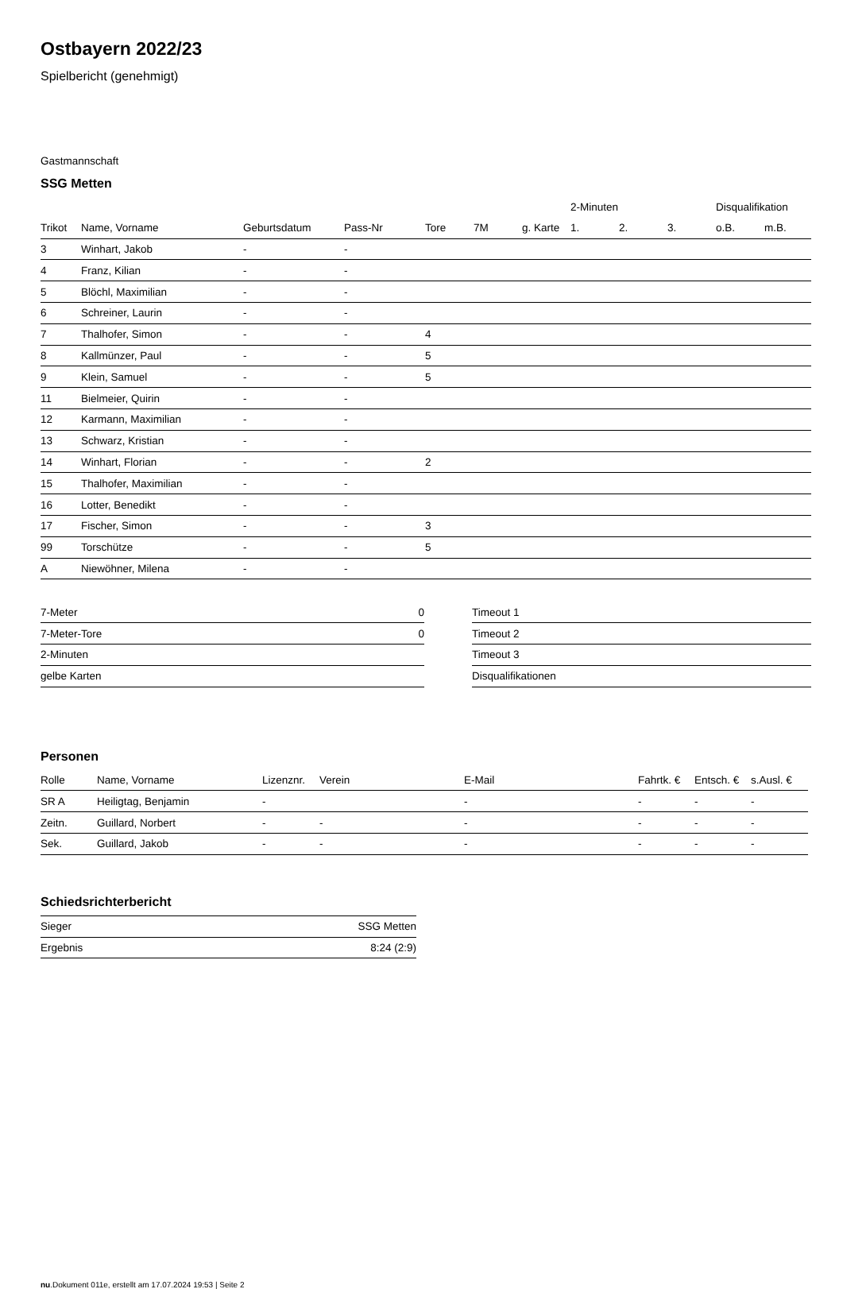Ostbayern 2022/23
Spielbericht (genehmigt)
Gastmannschaft
SSG Metten
| | | | | | | | 2-Minuten | | | Disqualifikation | |
| --- | --- | --- | --- | --- | --- | --- | --- | --- | --- | --- | --- |
| Trikot | Name, Vorname | Geburtsdatum | Pass-Nr | Tore | 7M | g. Karte | 1. | 2. | 3. | o.B. | m.B. |
| 3 | Winhart, Jakob | - | - | | | | | | | | |
| 4 | Franz, Kilian | - | - | | | | | | | | |
| 5 | Blöchl, Maximilian | - | - | | | | | | | | |
| 6 | Schreiner, Laurin | - | - | | | | | | | | |
| 7 | Thalhofer, Simon | - | - | 4 | | | | | | | |
| 8 | Kallmünzer, Paul | - | - | 5 | | | | | | | |
| 9 | Klein, Samuel | - | - | 5 | | | | | | | |
| 11 | Bielmeier, Quirin | - | - | | | | | | | | |
| 12 | Karmann, Maximilian | - | - | | | | | | | | |
| 13 | Schwarz, Kristian | - | - | | | | | | | | |
| 14 | Winhart, Florian | - | - | 2 | | | | | | | |
| 15 | Thalhofer, Maximilian | - | - | | | | | | | | |
| 16 | Lotter, Benedikt | - | - | | | | | | | | |
| 17 | Fischer, Simon | - | - | 3 | | | | | | | |
| 99 | Torschütze | - | - | 5 | | | | | | | |
| A | Niewöhner, Milena | - | - | | | | | | | | |
| 7-Meter | 0 |
| 7-Meter-Tore | 0 |
| 2-Minuten | |
| gelbe Karten | |
| Timeout 1 |
| Timeout 2 |
| Timeout 3 |
| Disqualifikationen |
Personen
| Rolle | Name, Vorname | Lizenznr. | Verein | E-Mail | Fahrtk. € | Entsch. € | s.Ausl. € |
| --- | --- | --- | --- | --- | --- | --- | --- |
| SR A | Heiligtag, Benjamin | - | | - | - | - | - |
| Zeitn. | Guillard, Norbert | - | - | - | - | - | - |
| Sek. | Guillard, Jakob | - | - | - | - | - | - |
Schiedsrichterbericht
| Sieger | SSG Metten |
| Ergebnis | 8:24 (2:9) |
nu.Dokument 011e, erstellt am 17.07.2024 19:53 | Seite 2